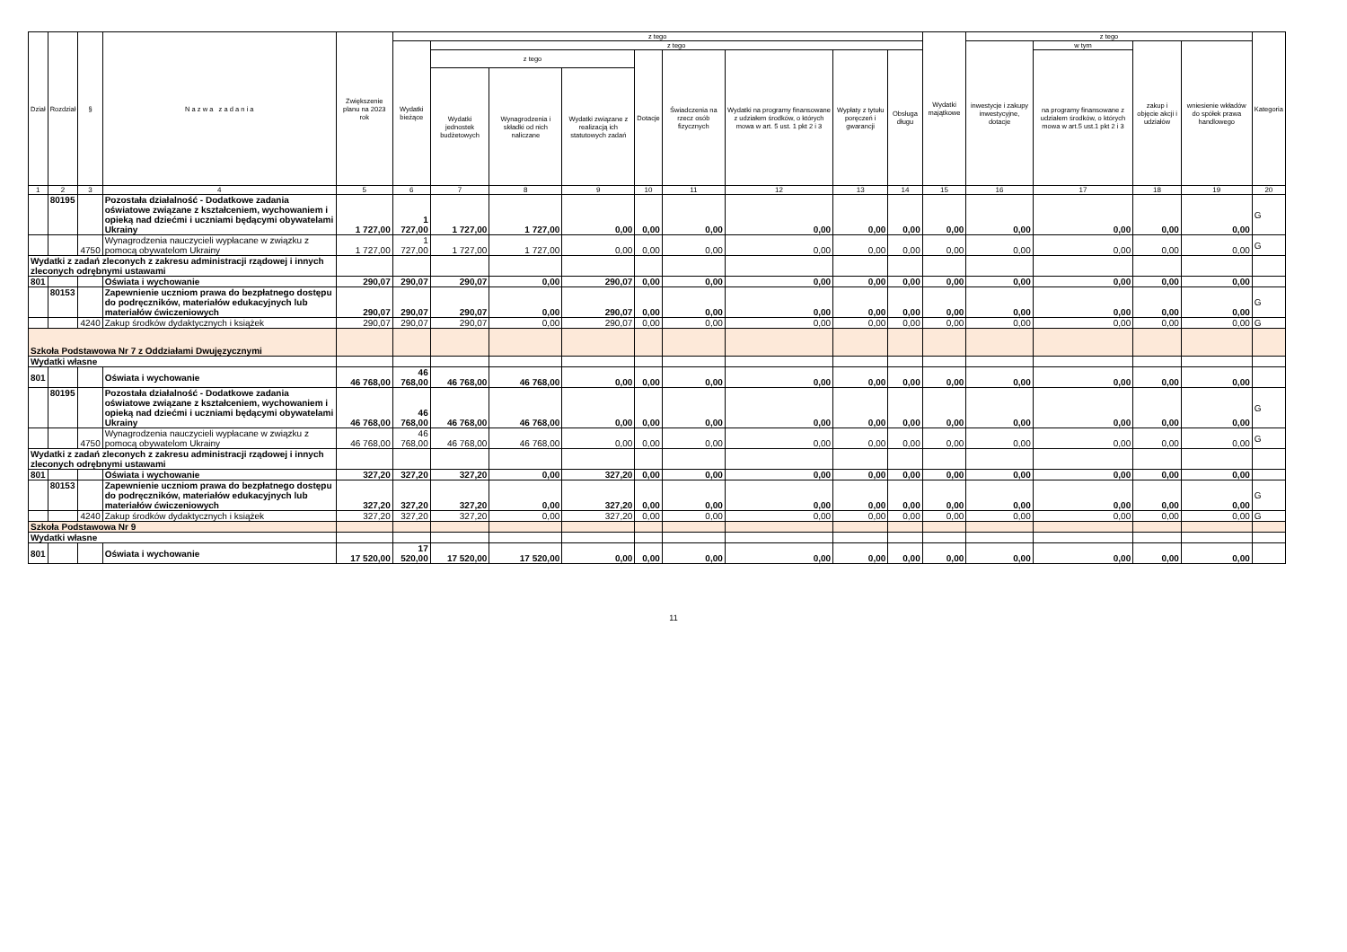| Dział | Rozdział | § | N a z w a z a d a n i a | Zwiększenie planu na 2023 rok | z tego | | | | | | | | | Wydatki majątkowe | z tego | | | | Kategoria |
| --- | --- | --- | --- | --- | --- | --- | --- | --- | --- | --- | --- | --- | --- | --- | --- | --- | --- | --- | --- |
| | | | | | Wydatki bieżące | z tego | | | | | | | | | inwestycje i zakupy inwestycyjne, dotacje | w tym | zakup i objęcie akcji i udziałów | wniesienie wkładów do spółek prawa handlowego | |
| | | | | | | z tego | | | Dotacje | Świadczenia na rzecz osób fizycznych | Wydatki na programy finansowane z udziałem środków, o których mowa w art. 5 ust. 1 pkt 2 i 3 | Wypłaty z tytułu poręczeń i gwarancji | Obsługa długu | | | na programy finansowane z udziałem środków, o których mowa w art.5 ust.1 pkt 2 i 3 | | | |
| | | | | | | Wydatki jednostek budżetowych | Wynagrodzenia i składki od nich naliczane | Wydatki związane z realizacją ich statutowych zadań | | | | | | | | | | | |
| 1 | 2 | 3 | 4 | 5 | 6 | 7 | 8 | 9 | 10 | 11 | 12 | 13 | 14 | 15 | 16 | 17 | 18 | 19 | 20 |
| | 80195 | | Pozostała działalność - Dodatkowe zadania oświatowe związane z kształceniem, wychowaniem i opieką nad dziećmi i uczniami będącymi obywatelami Ukrainy | 1 727,00 | 1 727,00 | 1 727,00 | 1 727,00 | 0,00 | 0,00 | 0,00 | 0,00 | 0,00 | 0,00 | 0,00 | 0,00 | 0,00 | 0,00 | 0,00 | G |
| | | 4750 | Wynagrodzenia nauczycieli wypłacane w związku z pomocą obywatelom Ukrainy | 1 727,00 | 1 727,00 | 1 727,00 | 1 727,00 | 0,00 | 0,00 | 0,00 | 0,00 | 0,00 | 0,00 | 0,00 | 0,00 | 0,00 | 0,00 | 0,00 | G |
| Wydatki z zadań zleconych z zakresu administracji rządowej i innych zleconych odrębnymi ustawami | | | | | | | | | | | | | | | | | | | |
| 801 | | | Oświata i wychowanie | 290,07 | 290,07 | 290,07 | 0,00 | 290,07 | 0,00 | 0,00 | 0,00 | 0,00 | 0,00 | 0,00 | 0,00 | 0,00 | 0,00 | 0,00 | |
| | 80153 | | Zapewnienie uczniom prawa do bezpłatnego dostępu do podręczników, materiałów edukacyjnych lub materiałów ćwiczeniowych | 290,07 | 290,07 | 290,07 | 0,00 | 290,07 | 0,00 | 0,00 | 0,00 | 0,00 | 0,00 | 0,00 | 0,00 | 0,00 | 0,00 | 0,00 | G |
| | | 4240 | Zakup środków dydaktycznych i książek | 290,07 | 290,07 | 290,07 | 0,00 | 290,07 | 0,00 | 0,00 | 0,00 | 0,00 | 0,00 | 0,00 | 0,00 | 0,00 | 0,00 | 0,00 | G |
| Szkoła Podstawowa Nr 7 z Oddziałami Dwujęzycznymi | | | | | | | | | | | | | | | | | | | |
| Wydatki własne | | | | | | | | | | | | | | | | | | | |
| 801 | | | Oświata i wychowanie | 46 768,00 | 46 768,00 | 46 768,00 | 46 768,00 | 0,00 | 0,00 | 0,00 | 0,00 | 0,00 | 0,00 | 0,00 | 0,00 | 0,00 | 0,00 | 0,00 | |
| | 80195 | | Pozostała działalność - Dodatkowe zadania oświatowe związane z kształceniem, wychowaniem i opieką nad dziećmi i uczniami będącymi obywatelami Ukrainy | 46 768,00 | 46 768,00 | 46 768,00 | 46 768,00 | 0,00 | 0,00 | 0,00 | 0,00 | 0,00 | 0,00 | 0,00 | 0,00 | 0,00 | 0,00 | 0,00 | G |
| | | 4750 | Wynagrodzenia nauczycieli wypłacane w związku z pomocą obywatelom Ukrainy | 46 768,00 | 46 768,00 | 46 768,00 | 46 768,00 | 0,00 | 0,00 | 0,00 | 0,00 | 0,00 | 0,00 | 0,00 | 0,00 | 0,00 | 0,00 | 0,00 | G |
| Wydatki z zadań zleconych z zakresu administracji rządowej i innych zleconych odrębnymi ustawami | | | | | | | | | | | | | | | | | | | |
| 801 | | | Oświata i wychowanie | 327,20 | 327,20 | 327,20 | 0,00 | 327,20 | 0,00 | 0,00 | 0,00 | 0,00 | 0,00 | 0,00 | 0,00 | 0,00 | 0,00 | 0,00 | |
| | 80153 | | Zapewnienie uczniom prawa do bezpłatnego dostępu do podręczników, materiałów edukacyjnych lub materiałów ćwiczeniowych | 327,20 | 327,20 | 327,20 | 0,00 | 327,20 | 0,00 | 0,00 | 0,00 | 0,00 | 0,00 | 0,00 | 0,00 | 0,00 | 0,00 | 0,00 | G |
| | | 4240 | Zakup środków dydaktycznych i książek | 327,20 | 327,20 | 327,20 | 0,00 | 327,20 | 0,00 | 0,00 | 0,00 | 0,00 | 0,00 | 0,00 | 0,00 | 0,00 | 0,00 | 0,00 | G |
| Szkoła Podstawowa Nr 9 | | | | | | | | | | | | | | | | | | | |
| Wydatki własne | | | | | | | | | | | | | | | | | | | |
| 801 | | | Oświata i wychowanie | 17 520,00 | 17 520,00 | 17 520,00 | 17 520,00 | 0,00 | 0,00 | 0,00 | 0,00 | 0,00 | 0,00 | 0,00 | 0,00 | 0,00 | 0,00 | 0,00 | |
11